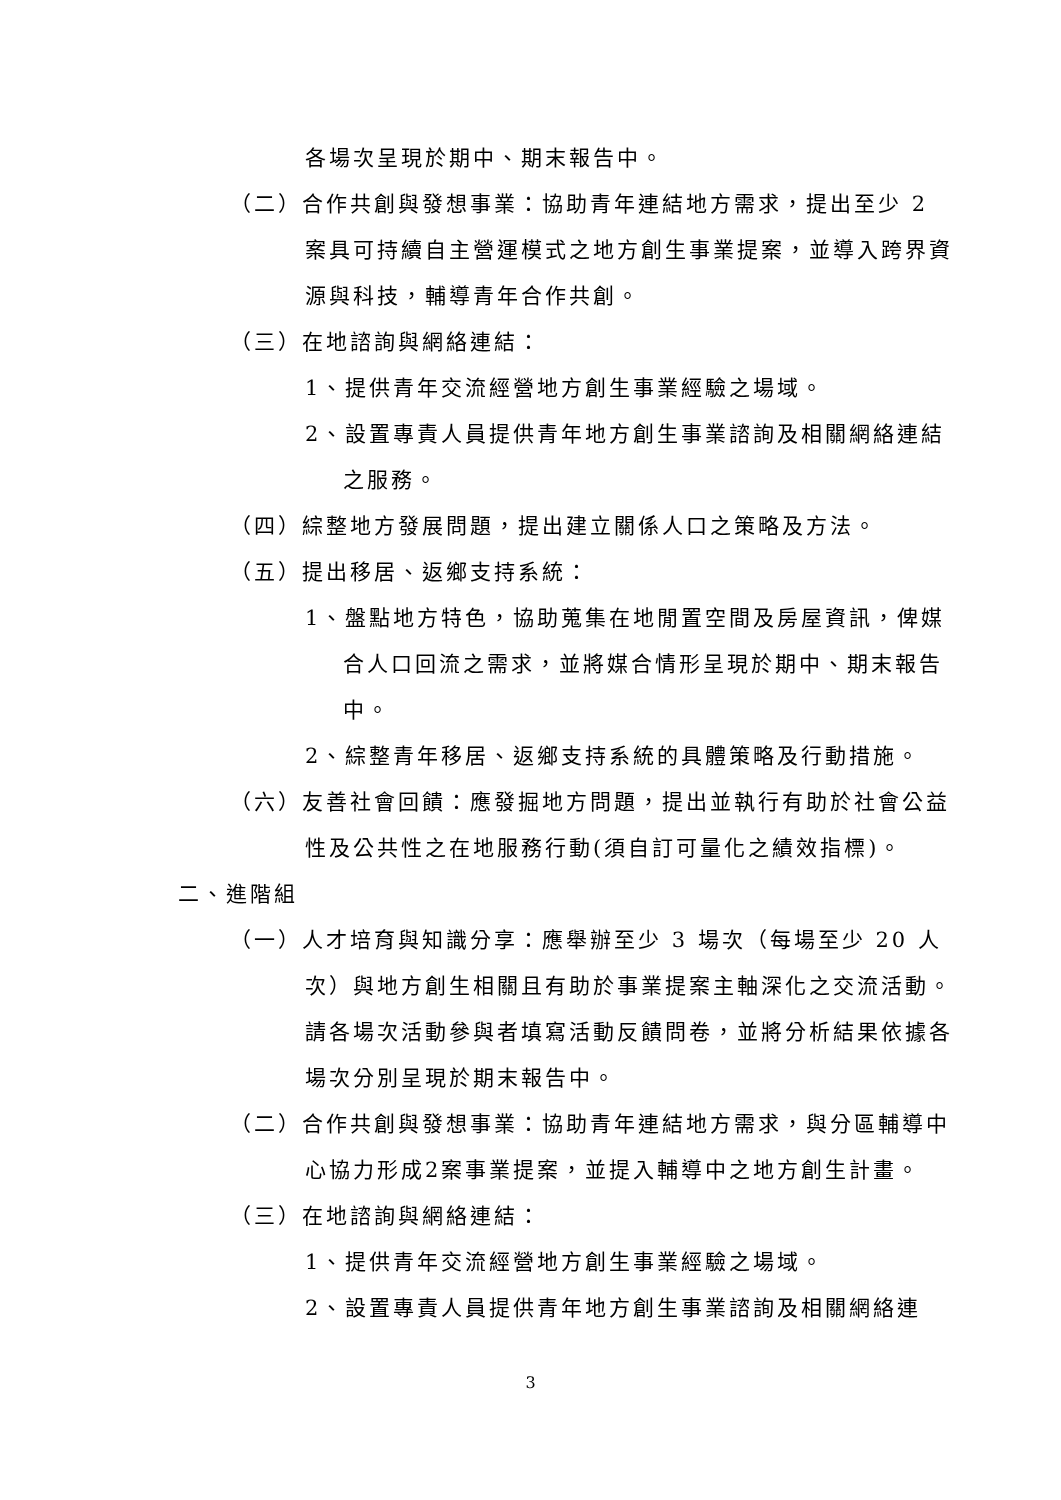各場次呈現於期中、期末報告中。
（二）合作共創與發想事業：協助青年連結地方需求，提出至少 2 案具可持續自主營運模式之地方創生事業提案，並導入跨界資源與科技，輔導青年合作共創。
（三）在地諮詢與網絡連結：
1、提供青年交流經營地方創生事業經驗之場域。
2、設置專責人員提供青年地方創生事業諮詢及相關網絡連結之服務。
（四）綜整地方發展問題，提出建立關係人口之策略及方法。
（五）提出移居、返鄉支持系統：
1、盤點地方特色，協助蒐集在地閒置空間及房屋資訊，俾媒合人口回流之需求，並將媒合情形呈現於期中、期末報告中。
2、綜整青年移居、返鄉支持系統的具體策略及行動措施。
（六）友善社會回饋：應發掘地方問題，提出並執行有助於社會公益性及公共性之在地服務行動(須自訂可量化之績效指標)。
二、進階組
（一）人才培育與知識分享：應舉辦至少 3 場次（每場至少 20 人次）與地方創生相關且有助於事業提案主軸深化之交流活動。請各場次活動參與者填寫活動反饋問卷，並將分析結果依據各場次分別呈現於期末報告中。
（二）合作共創與發想事業：協助青年連結地方需求，與分區輔導中心協力形成2案事業提案，並提入輔導中之地方創生計畫。
（三）在地諮詢與網絡連結：
1、提供青年交流經營地方創生事業經驗之場域。
2、設置專責人員提供青年地方創生事業諮詢及相關網絡連
3